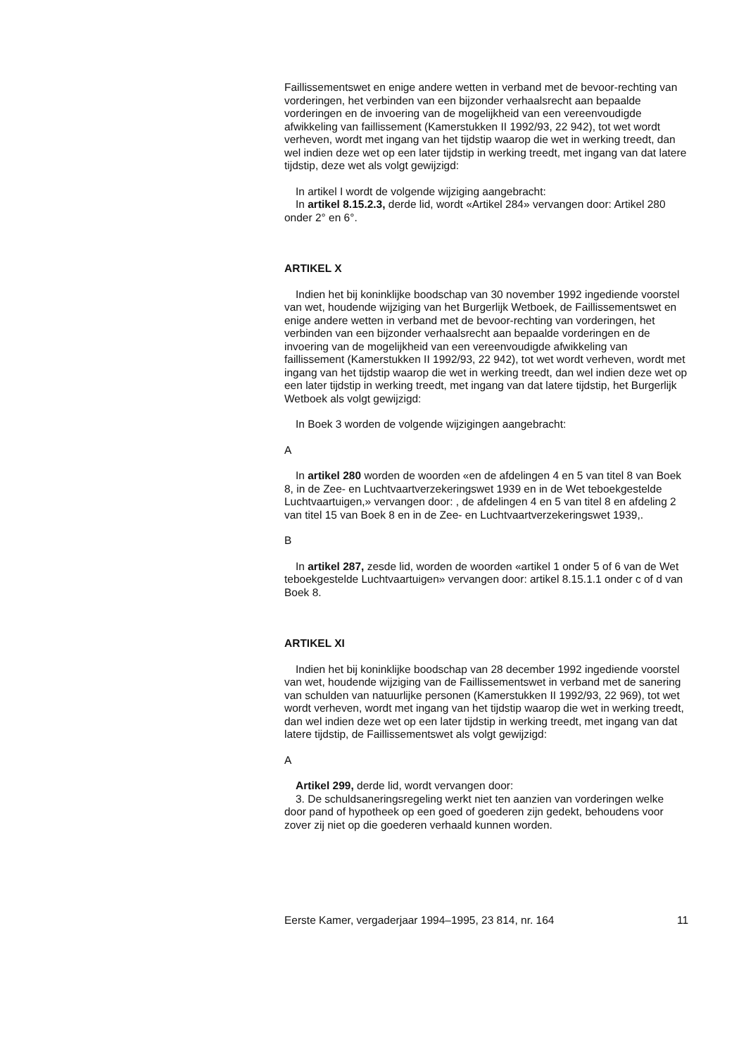Faillissementswet en enige andere wetten in verband met de bevoor-rechting van vorderingen, het verbinden van een bijzonder verhaalsrecht aan bepaalde vorderingen en de invoering van de mogelijkheid van een vereenvoudigde afwikkeling van faillissement (Kamerstukken II 1992/93, 22 942), tot wet wordt verheven, wordt met ingang van het tijdstip waarop die wet in werking treedt, dan wel indien deze wet op een later tijdstip in werking treedt, met ingang van dat latere tijdstip, deze wet als volgt gewijzigd:
In artikel I wordt de volgende wijziging aangebracht:
In artikel 8.15.2.3, derde lid, wordt «Artikel 284» vervangen door: Artikel 280 onder 2° en 6°.
ARTIKEL X
Indien het bij koninklijke boodschap van 30 november 1992 ingediende voorstel van wet, houdende wijziging van het Burgerlijk Wetboek, de Faillissementswet en enige andere wetten in verband met de bevoor-rechting van vorderingen, het verbinden van een bijzonder verhaalsrecht aan bepaalde vorderingen en de invoering van de mogelijkheid van een vereenvoudigde afwikkeling van faillissement (Kamerstukken II 1992/93, 22 942), tot wet wordt verheven, wordt met ingang van het tijdstip waarop die wet in werking treedt, dan wel indien deze wet op een later tijdstip in werking treedt, met ingang van dat latere tijdstip, het Burgerlijk Wetboek als volgt gewijzigd:
In Boek 3 worden de volgende wijzigingen aangebracht:
A
In artikel 280 worden de woorden «en de afdelingen 4 en 5 van titel 8 van Boek 8, in de Zee- en Luchtvaartverzekeringswet 1939 en in de Wet teboekgestelde Luchtvaartuigen,» vervangen door: , de afdelingen 4 en 5 van titel 8 en afdeling 2 van titel 15 van Boek 8 en in de Zee- en Luchtvaartverzekeringswet 1939,.
B
In artikel 287, zesde lid, worden de woorden «artikel 1 onder 5 of 6 van de Wet teboekgestelde Luchtvaartuigen» vervangen door: artikel 8.15.1.1 onder c of d van Boek 8.
ARTIKEL XI
Indien het bij koninklijke boodschap van 28 december 1992 ingediende voorstel van wet, houdende wijziging van de Faillissementswet in verband met de sanering van schulden van natuurlijke personen (Kamerstukken II 1992/93, 22 969), tot wet wordt verheven, wordt met ingang van het tijdstip waarop die wet in werking treedt, dan wel indien deze wet op een later tijdstip in werking treedt, met ingang van dat latere tijdstip, de Faillissementswet als volgt gewijzigd:
A
Artikel 299, derde lid, wordt vervangen door:
3. De schuldsaneringsregeling werkt niet ten aanzien van vorderingen welke door pand of hypotheek op een goed of goederen zijn gedekt, behoudens voor zover zij niet op die goederen verhaald kunnen worden.
Eerste Kamer, vergaderjaar 1994–1995, 23 814, nr. 164 11